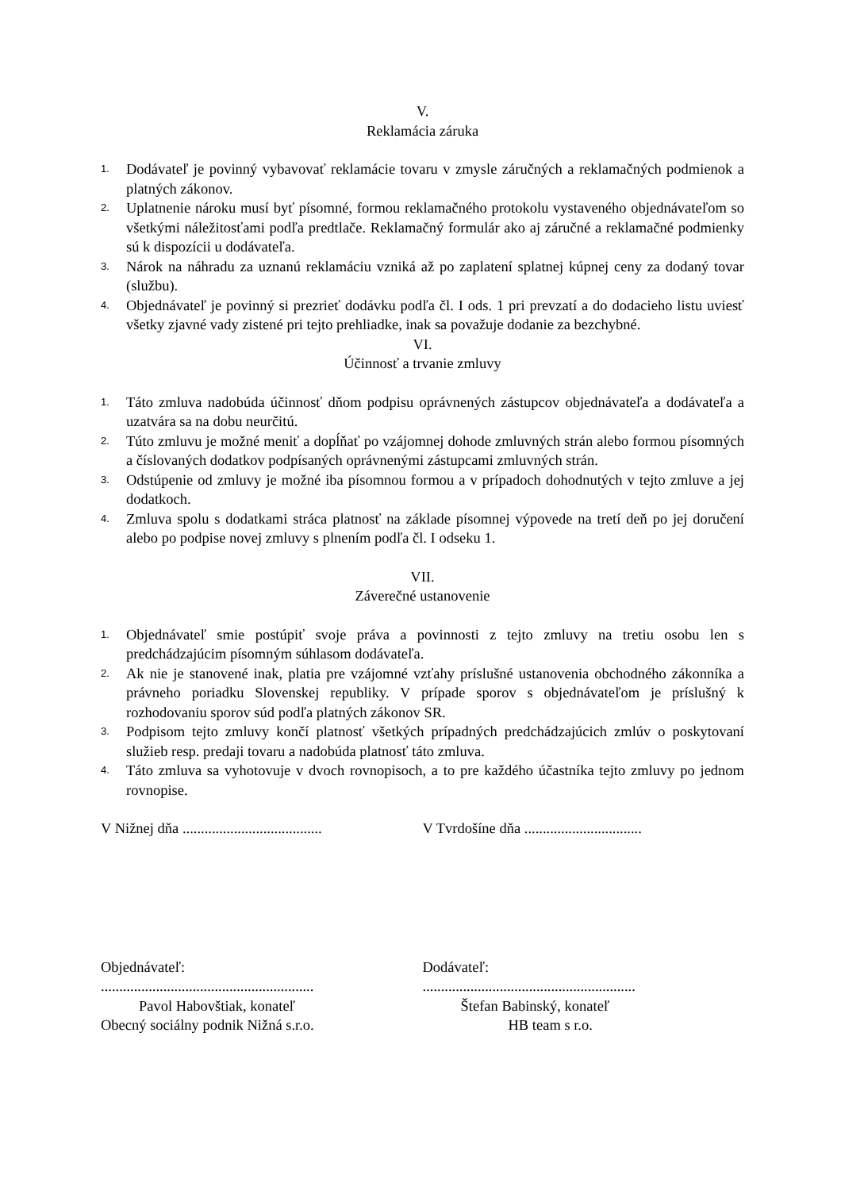V.
Reklamácia záruka
1. Dodávateľ je povinný vybavovať reklamácie tovaru v zmysle záručných a reklamačných podmienok a platných zákonov.
2. Uplatnenie nároku musí byť písomné, formou reklamačného protokolu vystaveného objednávateľom so všetkými náležitosťami podľa predtlače. Reklamačný formulár ako aj záručné a reklamačné podmienky sú k dispozícii u dodávateľa.
3. Nárok na náhradu za uznanú reklamáciu vzniká až po zaplatení splatnej kúpnej ceny za dodaný tovar (službu).
4. Objednávateľ je povinný si prezrieť dodávku podľa čl. I ods. 1 pri prevzatí a do dodacieho listu uviesť všetky zjavné vady zistené pri tejto prehliadke, inak sa považuje dodanie za bezchybné.
VI.
Účinnosť a trvanie zmluvy
1. Táto zmluva nadobúda účinnosť dňom podpisu oprávnených zástupcov objednávateľa a dodávateľa a uzatvára sa na dobu neurčitú.
2. Túto zmluvu je možné meniť a dopĺňať po vzájomnej dohode zmluvných strán alebo formou písomných a číslovaných dodatkov podpísaných oprávnenými zástupcami zmluvných strán.
3. Odstúpenie od zmluvy je možné iba písomnou formou a v prípadoch dohodnutých v tejto zmluve a jej dodatkoch.
4. Zmluva spolu s dodatkami stráca platnosť na základe písomnej výpovede na tretí deň po jej doručení alebo po podpise novej zmluvy s plnením podľa čl. I odseku 1.
VII.
Záverečné ustanovenie
1. Objednávateľ smie postúpiť svoje práva a povinnosti z tejto zmluvy na tretiu osobu len s predchádzajúcim písomným súhlasom dodávateľa.
2. Ak nie je stanovené inak, platia pre vzájomné vzťahy príslušné ustanovenia obchodného zákonníka a právneho poriadku Slovenskej republiky. V prípade sporov s objednávateľom je príslušný k rozhodovaniu sporov súd podľa platných zákonov SR.
3. Podpisom tejto zmluvy končí platnosť všetkých prípadných predchádzajúcich zmlúv o poskytovaní služieb resp. predaji tovaru a nadobúda platnosť táto zmluva.
4. Táto zmluva sa vyhotovuje v dvoch rovnopisoch, a to pre každého účastníka tejto zmluvy po jednom rovnopise.
V Nižnej dňa ......................................
V Tvrdošíne dňa ................................
Objednávateľ:
..........................................................
Pavol Habovštiak, konateľ
Obecný sociálny podnik Nižná s.r.o.
Dodávateľ:
..........................................................
Štefan Babinský, konateľ
HB team s r.o.